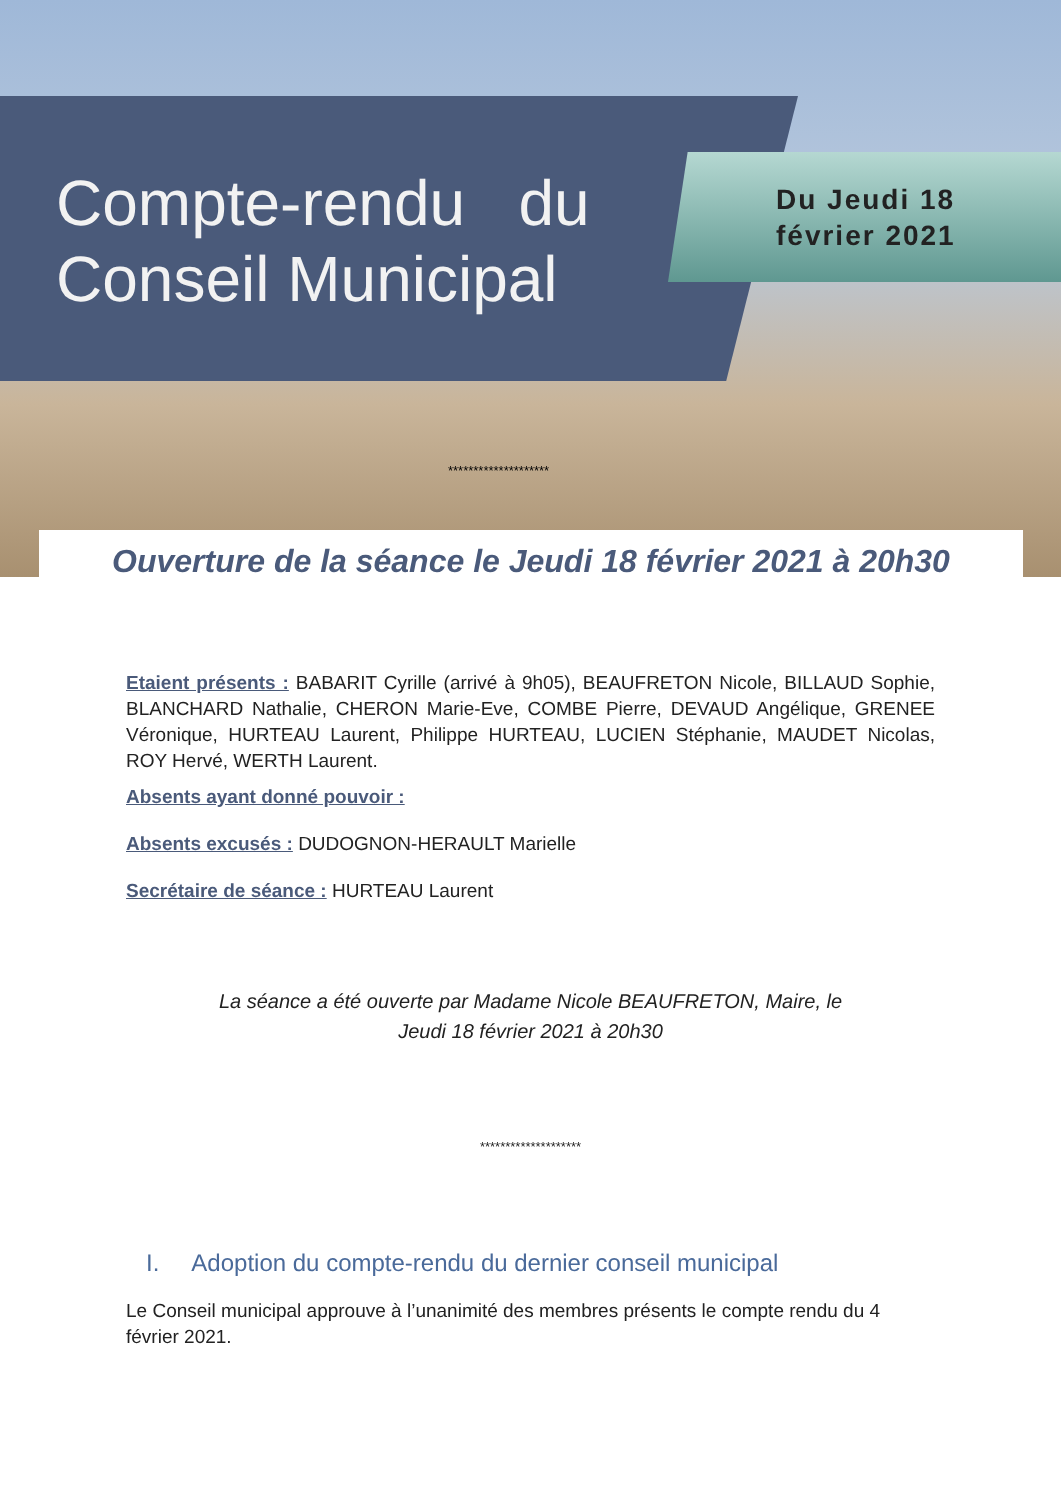Compte-rendu du
Conseil Municipal
Du Jeudi 18
février 2021
********************
Ouverture de la séance le Jeudi 18 février 2021 à 20h30
Etaient présents : BABARIT Cyrille (arrivé à 9h05), BEAUFRETON Nicole, BILLAUD Sophie, BLANCHARD Nathalie, CHERON Marie-Eve, COMBE Pierre, DEVAUD Angélique, GRENEE Véronique, HURTEAU Laurent, Philippe HURTEAU, LUCIEN Stéphanie, MAUDET Nicolas, ROY Hervé, WERTH Laurent.
Absents ayant donné pouvoir :
Absents excusés : DUDOGNON-HERAULT Marielle
Secrétaire de séance : HURTEAU Laurent
La séance a été ouverte par Madame Nicole BEAUFRETON, Maire, le
Jeudi 18 février 2021 à 20h30
********************
I. Adoption du compte-rendu du dernier conseil municipal
Le Conseil municipal approuve à l’unanimité des membres présents le compte rendu du 4 février 2021.